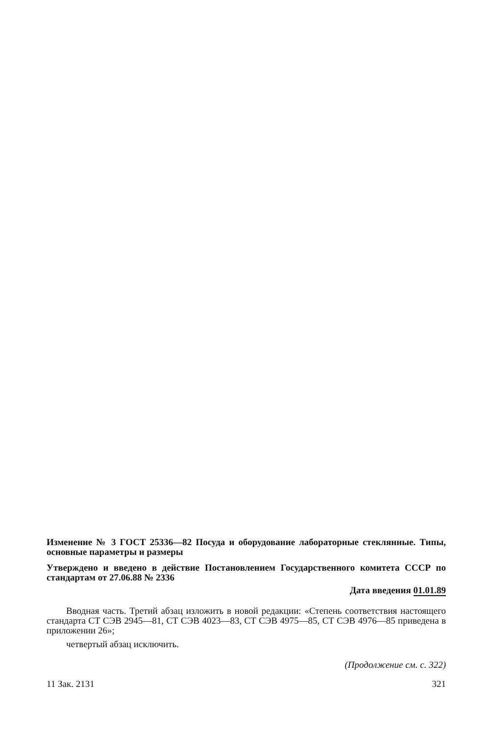Изменение № 3 ГОСТ 25336—82 Посуда и оборудование лабораторные стеклянные. Типы, основные параметры и размеры
Утверждено и введено в действие Постановлением Государственного комитета СССР по стандартам от 27.06.88 № 2336
Дата введения 01.01.89
Вводная часть. Третий абзац изложить в новой редакции: «Степень соответствия настоящего стандарта СТ СЭВ 2945—81, СТ СЭВ 4023—83, СТ СЭВ 4975—85, СТ СЭВ 4976—85 приведена в приложении 26»;
четвертый абзац исключить.
(Продолжение см. с. 322)
11 Зак. 2131 321